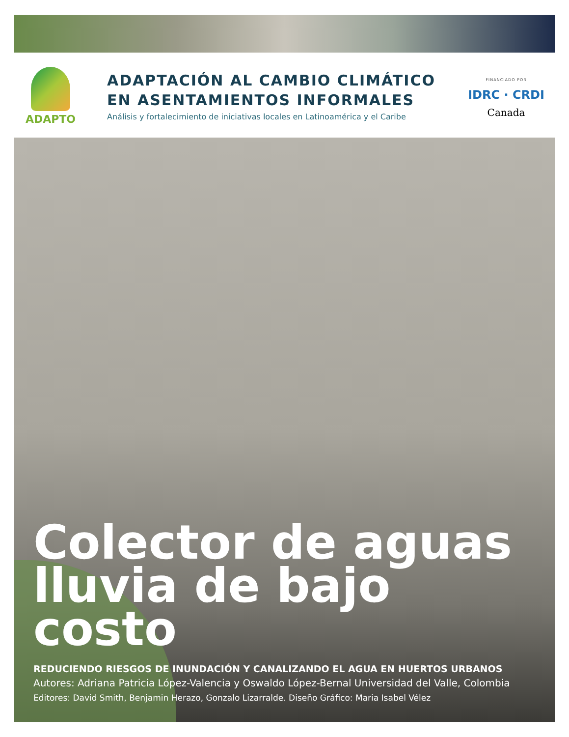ADAPTO
ADAPTACIÓN AL CAMBIO CLIMÁTICO
EN ASENTAMIENTOS INFORMALES
Análisis y fortalecimiento de iniciativas locales en Latinoamérica y el Caribe
FINANCIADO POR
IDRC · CRDI
Canada
Colector de aguas lluvia de bajo costo
REDUCIENDO RIESGOS DE INUNDACIÓN Y CANALIZANDO EL AGUA EN HUERTOS URBANOS
Autores: Adriana Patricia López-Valencia y Oswaldo López-Bernal Universidad del Valle, Colombia
Editores: David Smith, Benjamin Herazo, Gonzalo Lizarralde. Diseño Gráfico: Maria Isabel Vélez